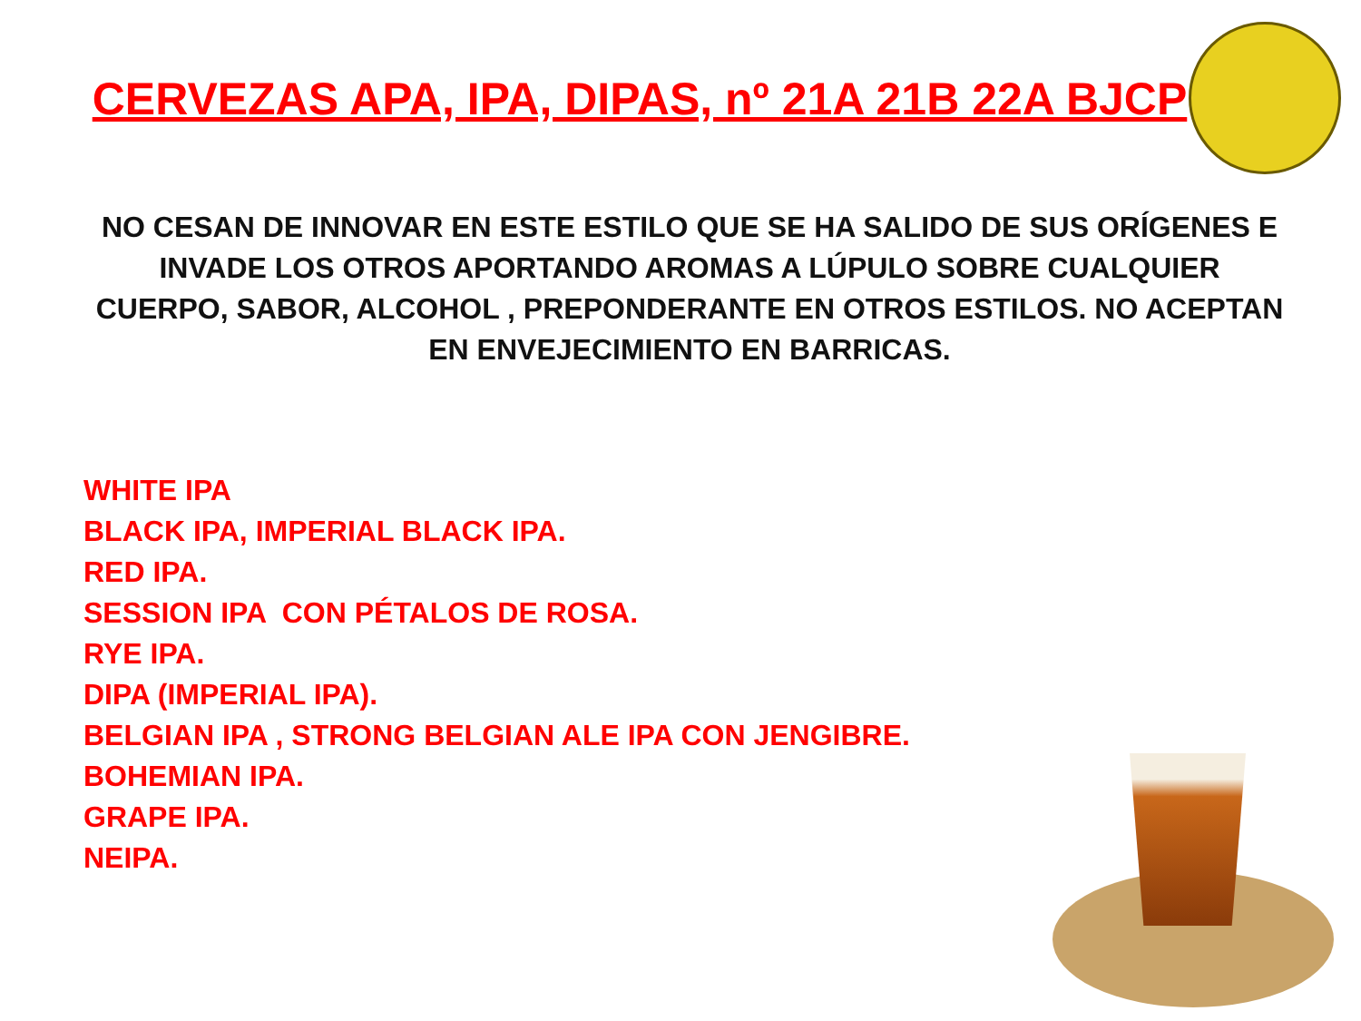CERVEZAS APA, IPA, DIPAS, nº 21A 21B 22A BJCP
NO CESAN DE INNOVAR EN ESTE ESTILO QUE SE HA SALIDO DE SUS ORÍGENES E INVADE LOS OTROS APORTANDO AROMAS A LÚPULO SOBRE CUALQUIER CUERPO, SABOR, ALCOHOL , PREPONDERANTE EN OTROS ESTILOS. NO ACEPTAN EN ENVEJECIMIENTO EN BARRICAS.
WHITE IPA
BLACK IPA, IMPERIAL BLACK IPA.
RED IPA.
SESSION IPA CON PÉTALOS DE ROSA.
RYE IPA.
DIPA (IMPERIAL IPA).
BELGIAN IPA , STRONG BELGIAN ALE IPA CON JENGIBRE.
BOHEMIAN IPA.
GRAPE IPA.
NEIPA.